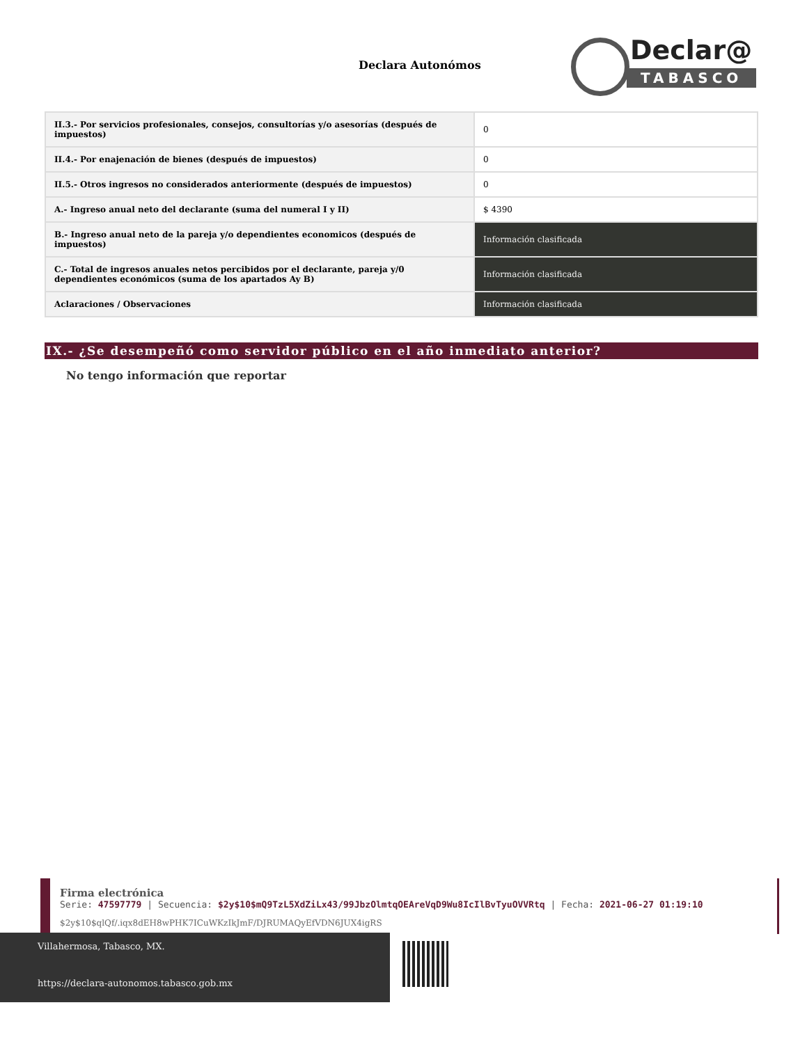Declara Autonómos
Declar@
TABASCO
| II.3.- Por servicios profesionales, consejos, consultorías y/o asesorías (después de impuestos) | 0 |
| II.4.- Por enajenación de bienes (después de impuestos) | 0 |
| II.5.- Otros ingresos no considerados anteriormente (después de impuestos) | 0 |
| A.- Ingreso anual neto del declarante (suma del numeral I y II) | $ 4390 |
| B.- Ingreso anual neto de la pareja y/o dependientes economicos (después de impuestos) | Información clasificada |
| C.- Total de ingresos anuales netos percibidos por el declarante, pareja y/0 dependientes económicos (suma de los apartados Ay B) | Información clasificada |
| Aclaraciones / Observaciones | Información clasificada |
IX.- ¿Se desempeñó como servidor público en el año inmediato anterior?
No tengo información que reportar
Firma electrónica
Serie: 47597779 | Secuencia: $2y$10$mQ9TzL5XdZiLx43/99JbzOlmtqOEAreVqD9Wu8IcIlBvTyuOVVRtq | Fecha: 2021-06-27 01:19:10
$2y$10$qlQf/.iqx8dEH8wPHK7ICuWKzIkJmF/DJRUMAQyEfVDN6JUX4igRS
Villahermosa, Tabasco, MX.
https://declara-autonomos.tabasco.gob.mx